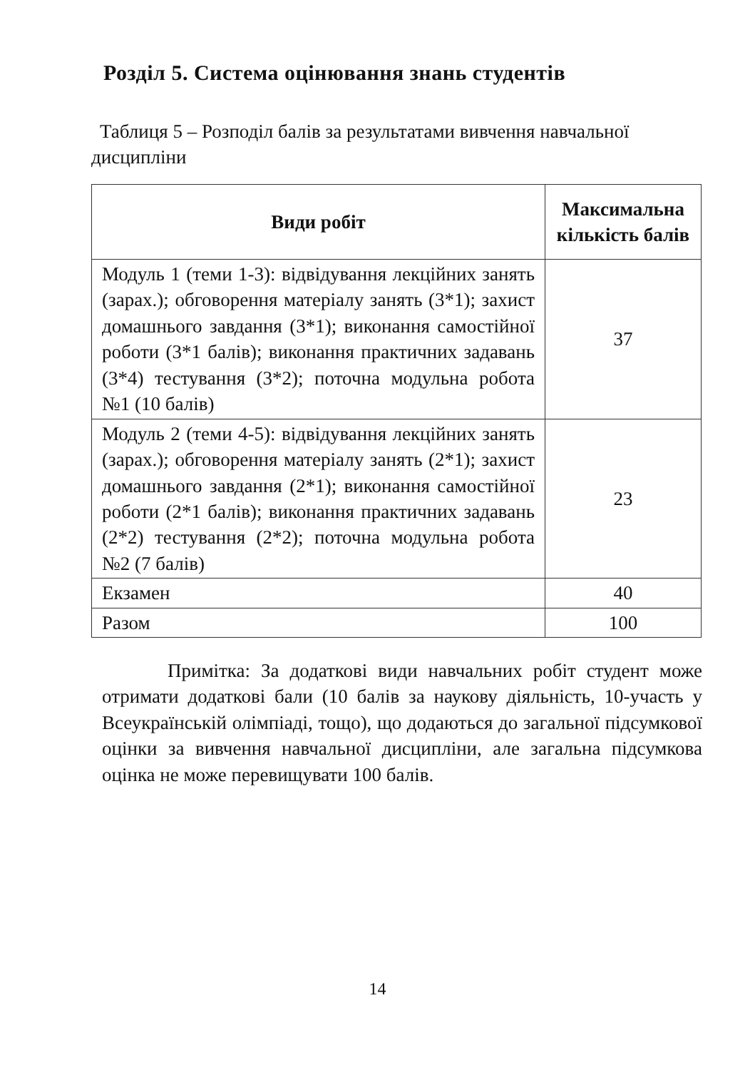Розділ 5. Система оцінювання знань студентів
Таблиця 5 – Розподіл балів за результатами вивчення навчальної дисципліни
| Види робіт | Максимальна кількість балів |
| --- | --- |
| Модуль 1 (теми 1-3): відвідування лекційних занять (зарах.); обговорення матеріалу занять (3*1); захист домашнього завдання (3*1); виконання самостійної роботи (3*1 балів); виконання практичних задавань (3*4) тестування (3*2); поточна модульна робота №1 (10 балів) | 37 |
| Модуль 2 (теми 4-5): відвідування лекційних занять (зарах.); обговорення матеріалу занять (2*1); захист домашнього завдання (2*1); виконання самостійної роботи (2*1 балів); виконання практичних задавань (2*2) тестування (2*2); поточна модульна робота №2 (7 балів) | 23 |
| Екзамен | 40 |
| Разом | 100 |
Примітка: За додаткові види навчальних робіт студент може отримати додаткові бали (10 балів за наукову діяльність, 10-участь у Всеукраїнській олімпіаді, тощо), що додаються до загальної підсумкової оцінки за вивчення навчальної дисципліни, але загальна підсумкова оцінка не може перевищувати 100 балів.
14